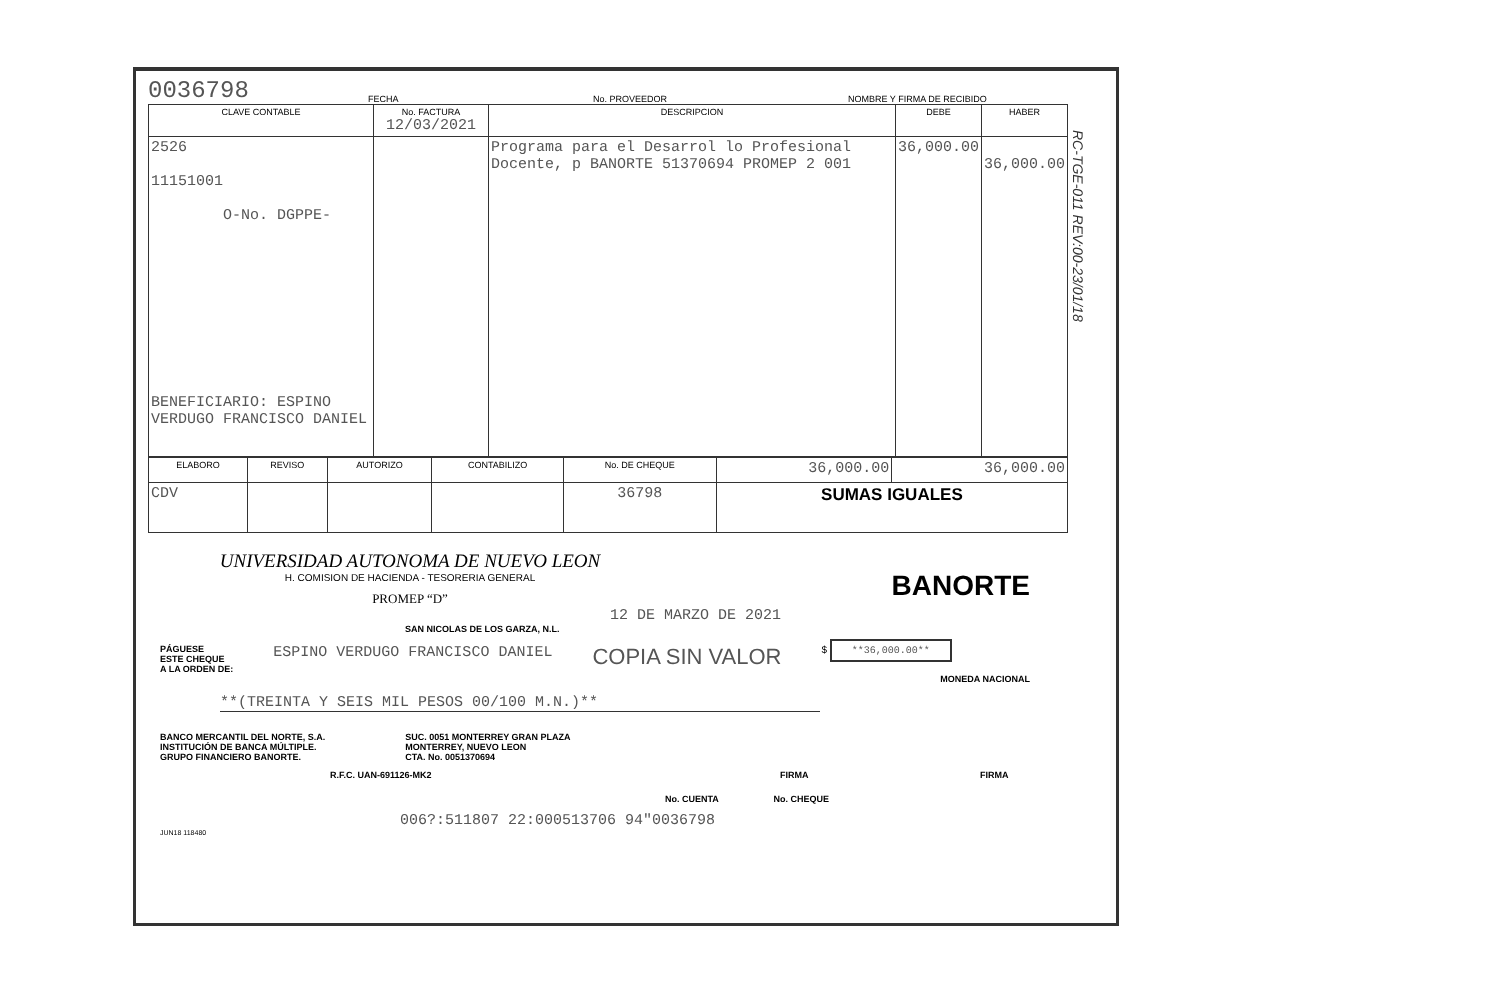RC-TGE-011 REV:00-23/01/18
0036798 FECHA No. PROVEEDOR NOMBRE Y FIRMA DE RECIBIDO
| CLAVE CONTABLE | No. FACTURA 12/03/2021 | DESCRIPCION | DEBE | HABER |
| --- | --- | --- | --- | --- |
| 2526 11151001 O-No. DGPPE- BENEFICIARIO: ESPINO VERDUGO FRANCISCO DANIEL | | Programa para el Desarrol lo Profesional Docente, p BANORTE 51370694 PROMEP 2 001 | 36,000.00 | 36,000.00 |
| ELABORO | REVISO | AUTORIZO | CONTABILIZO | No. DE CHEQUE | 36,000.00 | 36,000.00 |
| CDV | | | | 36798 | SUMAS IGUALES | |
UNIVERSIDAD AUTONOMA DE NUEVO LEON
H. COMISION DE HACIENDA - TESORERIA GENERAL
PROMEP “D”
BANORTE
12 DE MARZO DE 2021
SAN NICOLAS DE LOS GARZA, N.L.
PÁGUESE
ESTE CHEQUE
A LA ORDEN DE: ESPINO VERDUGO FRANCISCO DANIEL COPIA SIN VALOR $ **36,000.00**
MONEDA NACIONAL
**(TREINTA Y SEIS MIL PESOS 00/100 M.N.)**
BANCO MERCANTIL DEL NORTE, S.A.
INSTITUCIÓN DE BANCA MÚLTIPLE.
GRUPO FINANCIERO BANORTE.
SUC. 0051 MONTERREY GRAN PLAZA
MONTERREY, NUEVO LEON
CTA. No. 0051370694
R.F.C. UAN-691126-MK2 FIRMA FIRMA
No. CUENTA No. CHEQUE
006?:511807 22:000513706 94"0036798
JUN18 118480